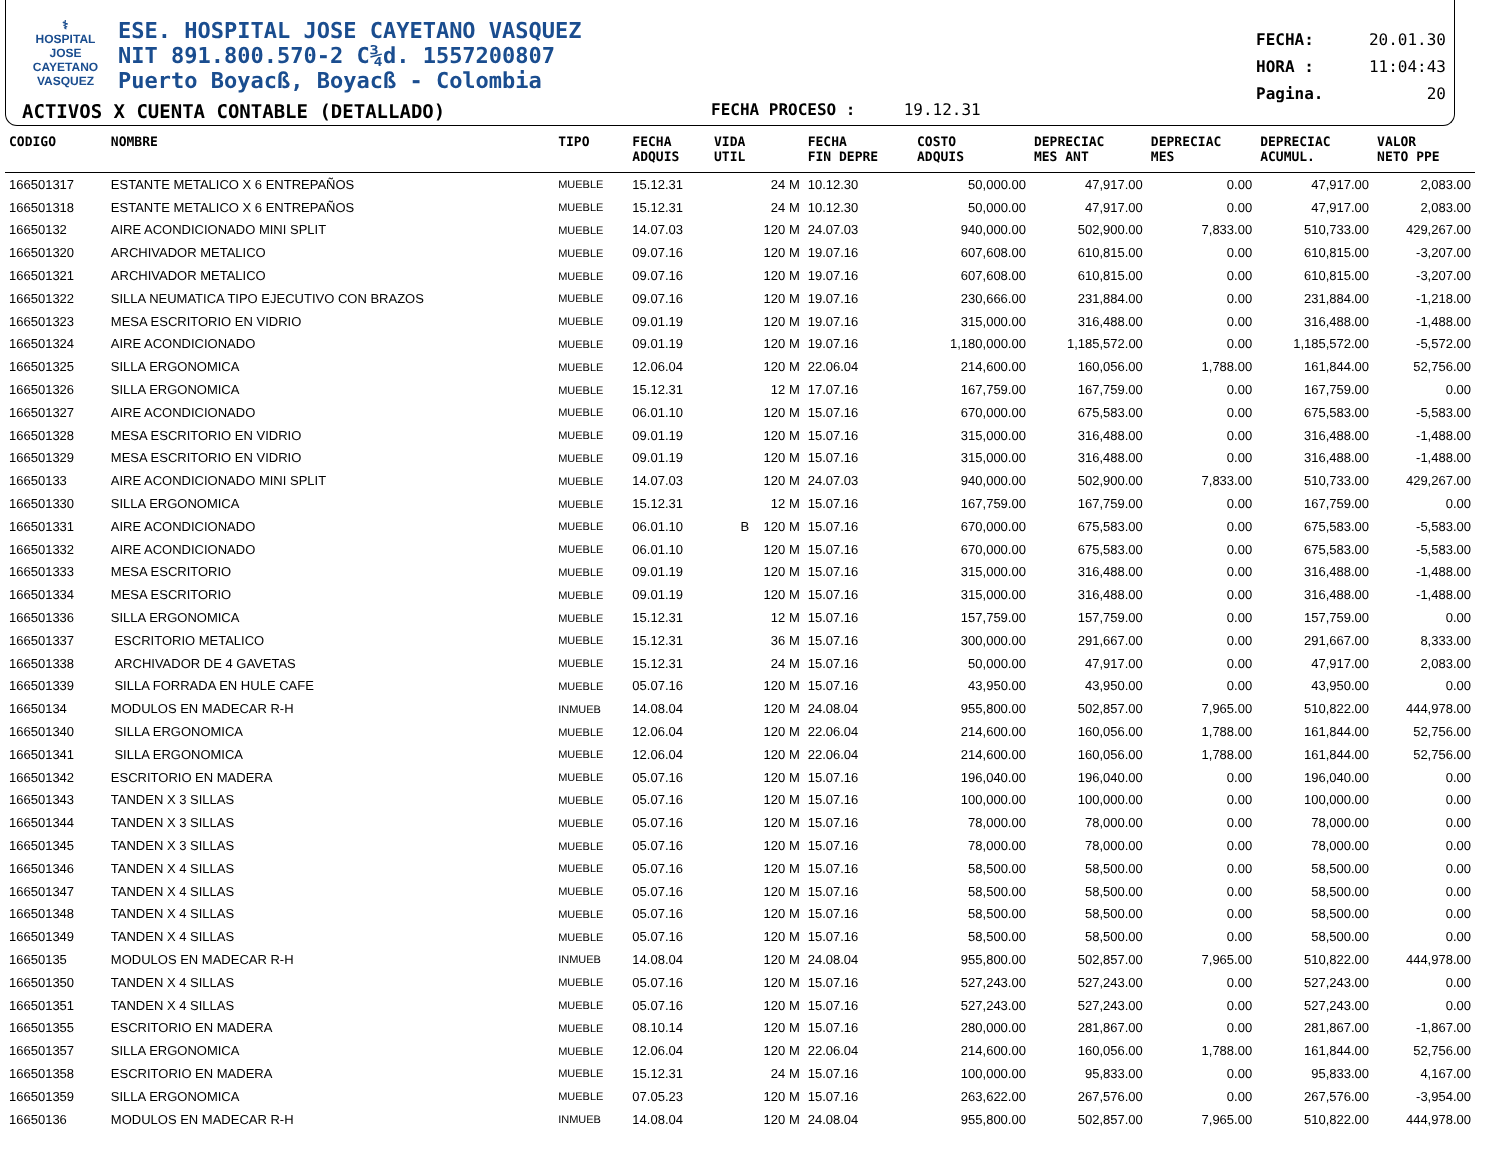⚕
HOSPITAL
JOSE CAYETANO
VASQUEZ
ESE. HOSPITAL JOSE CAYETANO VASQUEZ
NIT 891.800.570-2 C¾d. 1557200807
Puerto Boyacß, Boyacß - Colombia
ACTIVOS X CUENTA CONTABLE (DETALLADO)
FECHA PROCESO : 19.12.31
FECHA: 20.01.30
HORA : 11:04:43
Pagina. 20
| CODIGO | NOMBRE | TIPO | FECHA ADQUIS | VIDA UTIL | FECHA FIN DEPRE | COSTO ADQUIS | DEPRECIAC MES ANT | DEPRECIAC MES | DEPRECIAC ACUMUL. | VALOR NETO PPE |
| --- | --- | --- | --- | --- | --- | --- | --- | --- | --- | --- |
| 166501317 | ESTANTE METALICO X 6 ENTREPAÑOS | MUEBLE | 15.12.31 | 24 M | 10.12.30 | 50,000.00 | 47,917.00 | 0.00 | 47,917.00 | 2,083.00 |
| 166501318 | ESTANTE METALICO X 6 ENTREPAÑOS | MUEBLE | 15.12.31 | 24 M | 10.12.30 | 50,000.00 | 47,917.00 | 0.00 | 47,917.00 | 2,083.00 |
| 16650132 | AIRE ACONDICIONADO MINI SPLIT | MUEBLE | 14.07.03 | 120 M | 24.07.03 | 940,000.00 | 502,900.00 | 7,833.00 | 510,733.00 | 429,267.00 |
| 166501320 | ARCHIVADOR METALICO | MUEBLE | 09.07.16 | 120 M | 19.07.16 | 607,608.00 | 610,815.00 | 0.00 | 610,815.00 | -3,207.00 |
| 166501321 | ARCHIVADOR METALICO | MUEBLE | 09.07.16 | 120 M | 19.07.16 | 607,608.00 | 610,815.00 | 0.00 | 610,815.00 | -3,207.00 |
| 166501322 | SILLA NEUMATICA TIPO EJECUTIVO CON BRAZOS | MUEBLE | 09.07.16 | 120 M | 19.07.16 | 230,666.00 | 231,884.00 | 0.00 | 231,884.00 | -1,218.00 |
| 166501323 | MESA ESCRITORIO EN VIDRIO | MUEBLE | 09.01.19 | 120 M | 19.07.16 | 315,000.00 | 316,488.00 | 0.00 | 316,488.00 | -1,488.00 |
| 166501324 | AIRE ACONDICIONADO | MUEBLE | 09.01.19 | 120 M | 19.07.16 | 1,180,000.00 | 1,185,572.00 | 0.00 | 1,185,572.00 | -5,572.00 |
| 166501325 | SILLA ERGONOMICA | MUEBLE | 12.06.04 | 120 M | 22.06.04 | 214,600.00 | 160,056.00 | 1,788.00 | 161,844.00 | 52,756.00 |
| 166501326 | SILLA ERGONOMICA | MUEBLE | 15.12.31 | 12 M | 17.07.16 | 167,759.00 | 167,759.00 | 0.00 | 167,759.00 | 0.00 |
| 166501327 | AIRE ACONDICIONADO | MUEBLE | 06.01.10 | 120 M | 15.07.16 | 670,000.00 | 675,583.00 | 0.00 | 675,583.00 | -5,583.00 |
| 166501328 | MESA ESCRITORIO EN VIDRIO | MUEBLE | 09.01.19 | 120 M | 15.07.16 | 315,000.00 | 316,488.00 | 0.00 | 316,488.00 | -1,488.00 |
| 166501329 | MESA ESCRITORIO EN VIDRIO | MUEBLE | 09.01.19 | 120 M | 15.07.16 | 315,000.00 | 316,488.00 | 0.00 | 316,488.00 | -1,488.00 |
| 16650133 | AIRE ACONDICIONADO MINI SPLIT | MUEBLE | 14.07.03 | 120 M | 24.07.03 | 940,000.00 | 502,900.00 | 7,833.00 | 510,733.00 | 429,267.00 |
| 166501330 | SILLA ERGONOMICA | MUEBLE | 15.12.31 | 12 M | 15.07.16 | 167,759.00 | 167,759.00 | 0.00 | 167,759.00 | 0.00 |
| 166501331 | AIRE ACONDICIONADO | MUEBLE | 06.01.10 | B 120 M | 15.07.16 | 670,000.00 | 675,583.00 | 0.00 | 675,583.00 | -5,583.00 |
| 166501332 | AIRE ACONDICIONADO | MUEBLE | 06.01.10 | 120 M | 15.07.16 | 670,000.00 | 675,583.00 | 0.00 | 675,583.00 | -5,583.00 |
| 166501333 | MESA ESCRITORIO | MUEBLE | 09.01.19 | 120 M | 15.07.16 | 315,000.00 | 316,488.00 | 0.00 | 316,488.00 | -1,488.00 |
| 166501334 | MESA ESCRITORIO | MUEBLE | 09.01.19 | 120 M | 15.07.16 | 315,000.00 | 316,488.00 | 0.00 | 316,488.00 | -1,488.00 |
| 166501336 | SILLA ERGONOMICA | MUEBLE | 15.12.31 | 12 M | 15.07.16 | 157,759.00 | 157,759.00 | 0.00 | 157,759.00 | 0.00 |
| 166501337 | ESCRITORIO METALICO | MUEBLE | 15.12.31 | 36 M | 15.07.16 | 300,000.00 | 291,667.00 | 0.00 | 291,667.00 | 8,333.00 |
| 166501338 | ARCHIVADOR DE 4 GAVETAS | MUEBLE | 15.12.31 | 24 M | 15.07.16 | 50,000.00 | 47,917.00 | 0.00 | 47,917.00 | 2,083.00 |
| 166501339 | SILLA FORRADA EN HULE CAFE | MUEBLE | 05.07.16 | 120 M | 15.07.16 | 43,950.00 | 43,950.00 | 0.00 | 43,950.00 | 0.00 |
| 16650134 | MODULOS EN MADECAR R-H | INMUEB | 14.08.04 | 120 M | 24.08.04 | 955,800.00 | 502,857.00 | 7,965.00 | 510,822.00 | 444,978.00 |
| 166501340 | SILLA ERGONOMICA | MUEBLE | 12.06.04 | 120 M | 22.06.04 | 214,600.00 | 160,056.00 | 1,788.00 | 161,844.00 | 52,756.00 |
| 166501341 | SILLA ERGONOMICA | MUEBLE | 12.06.04 | 120 M | 22.06.04 | 214,600.00 | 160,056.00 | 1,788.00 | 161,844.00 | 52,756.00 |
| 166501342 | ESCRITORIO EN MADERA | MUEBLE | 05.07.16 | 120 M | 15.07.16 | 196,040.00 | 196,040.00 | 0.00 | 196,040.00 | 0.00 |
| 166501343 | TANDEN X 3 SILLAS | MUEBLE | 05.07.16 | 120 M | 15.07.16 | 100,000.00 | 100,000.00 | 0.00 | 100,000.00 | 0.00 |
| 166501344 | TANDEN X 3 SILLAS | MUEBLE | 05.07.16 | 120 M | 15.07.16 | 78,000.00 | 78,000.00 | 0.00 | 78,000.00 | 0.00 |
| 166501345 | TANDEN X 3 SILLAS | MUEBLE | 05.07.16 | 120 M | 15.07.16 | 78,000.00 | 78,000.00 | 0.00 | 78,000.00 | 0.00 |
| 166501346 | TANDEN X 4 SILLAS | MUEBLE | 05.07.16 | 120 M | 15.07.16 | 58,500.00 | 58,500.00 | 0.00 | 58,500.00 | 0.00 |
| 166501347 | TANDEN X 4 SILLAS | MUEBLE | 05.07.16 | 120 M | 15.07.16 | 58,500.00 | 58,500.00 | 0.00 | 58,500.00 | 0.00 |
| 166501348 | TANDEN X 4 SILLAS | MUEBLE | 05.07.16 | 120 M | 15.07.16 | 58,500.00 | 58,500.00 | 0.00 | 58,500.00 | 0.00 |
| 166501349 | TANDEN X 4 SILLAS | MUEBLE | 05.07.16 | 120 M | 15.07.16 | 58,500.00 | 58,500.00 | 0.00 | 58,500.00 | 0.00 |
| 16650135 | MODULOS EN MADECAR R-H | INMUEB | 14.08.04 | 120 M | 24.08.04 | 955,800.00 | 502,857.00 | 7,965.00 | 510,822.00 | 444,978.00 |
| 166501350 | TANDEN X 4 SILLAS | MUEBLE | 05.07.16 | 120 M | 15.07.16 | 527,243.00 | 527,243.00 | 0.00 | 527,243.00 | 0.00 |
| 166501351 | TANDEN X 4 SILLAS | MUEBLE | 05.07.16 | 120 M | 15.07.16 | 527,243.00 | 527,243.00 | 0.00 | 527,243.00 | 0.00 |
| 166501355 | ESCRITORIO EN MADERA | MUEBLE | 08.10.14 | 120 M | 15.07.16 | 280,000.00 | 281,867.00 | 0.00 | 281,867.00 | -1,867.00 |
| 166501357 | SILLA ERGONOMICA | MUEBLE | 12.06.04 | 120 M | 22.06.04 | 214,600.00 | 160,056.00 | 1,788.00 | 161,844.00 | 52,756.00 |
| 166501358 | ESCRITORIO EN MADERA | MUEBLE | 15.12.31 | 24 M | 15.07.16 | 100,000.00 | 95,833.00 | 0.00 | 95,833.00 | 4,167.00 |
| 166501359 | SILLA ERGONOMICA | MUEBLE | 07.05.23 | 120 M | 15.07.16 | 263,622.00 | 267,576.00 | 0.00 | 267,576.00 | -3,954.00 |
| 16650136 | MODULOS EN MADECAR R-H | INMUEB | 14.08.04 | 120 M | 24.08.04 | 955,800.00 | 502,857.00 | 7,965.00 | 510,822.00 | 444,978.00 |